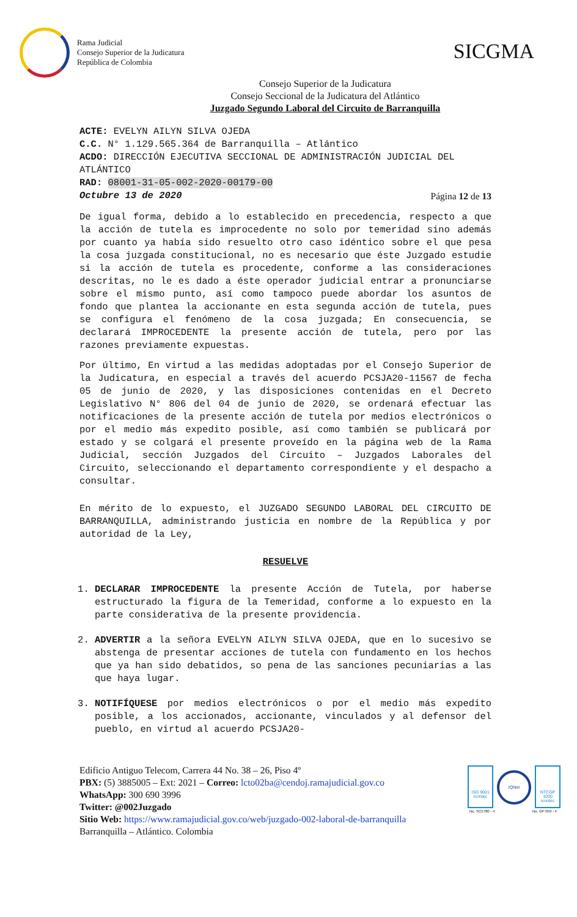Rama Judicial
Consejo Superior de la Judicatura
República de Colombia
SICGMA
Consejo Superior de la Judicatura
Consejo Seccional de la Judicatura del Atlántico
Juzgado Segundo Laboral del Circuito de Barranquilla
ACTE: EVELYN AILYN SILVA OJEDA
C.C. N° 1.129.565.364 de Barranquilla – Atlántico
ACDO: DIRECCIÓN EJECUTIVA SECCIONAL DE ADMINISTRACIÓN JUDICIAL DEL ATLÁNTICO
RAD: 08001-31-05-002-2020-00179-00
Octubre 13 de 2020 Página 12 de 13
De igual forma, debido a lo establecido en precedencia, respecto a que la acción de tutela es improcedente no solo por temeridad sino además por cuanto ya había sido resuelto otro caso idéntico sobre el que pesa la cosa juzgada constitucional, no es necesario que éste Juzgado estudie si la acción de tutela es procedente, conforme a las consideraciones descritas, no le es dado a éste operador judicial entrar a pronunciarse sobre el mismo punto, así como tampoco puede abordar los asuntos de fondo que plantea la accionante en esta segunda acción de tutela, pues se configura el fenómeno de la cosa juzgada; En consecuencia, se declarará IMPROCEDENTE la presente acción de tutela, pero por las razones previamente expuestas.
Por último, En virtud a las medidas adoptadas por el Consejo Superior de la Judicatura, en especial a través del acuerdo PCSJA20-11567 de fecha 05 de junio de 2020, y las disposiciones contenidas en el Decreto Legislativo N° 806 del 04 de junio de 2020, se ordenará efectuar las notificaciones de la presente acción de tutela por medios electrónicos o por el medio más expedito posible, así como también se publicará por estado y se colgará el presente proveído en la página web de la Rama Judicial, sección Juzgados del Circuito – Juzgados Laborales del Circuito, seleccionando el departamento correspondiente y el despacho a consultar.
En mérito de lo expuesto, el JUZGADO SEGUNDO LABORAL DEL CIRCUITO DE BARRANQUILLA, administrando justicia en nombre de la República y por autoridad de la Ley,
RESUELVE
1. DECLARAR IMPROCEDENTE la presente Acción de Tutela, por haberse estructurado la figura de la Temeridad, conforme a lo expuesto en la parte considerativa de la presente providencia.
2. ADVERTIR a la señora EVELYN AILYN SILVA OJEDA, que en lo sucesivo se abstenga de presentar acciones de tutela con fundamento en los hechos que ya han sido debatidos, so pena de las sanciones pecuniarias a las que haya lugar.
3. NOTIFÍQUESE por medios electrónicos o por el medio más expedito posible, a los accionados, accionante, vinculados y al defensor del pueblo, en virtud al acuerdo PCSJA20-
Edificio Antiguo Telecom, Carrera 44 No. 38 – 26, Piso 4º
PBX: (5) 3885005 – Ext: 2021 – Correo: lcto02ba@cendoj.ramajudicial.gov.co
WhatsApp: 300 690 3996
Twitter: @002Juzgado
Sitio Web: https://www.ramajudicial.gov.co/web/juzgado-002-laboral-de-barranquilla
Barranquilla – Atlántico. Colombia
ISO 9001
icontec
IQNet
NTCGP 1000
icontec
No. SC5780 - 4 No. GP 059 - 4